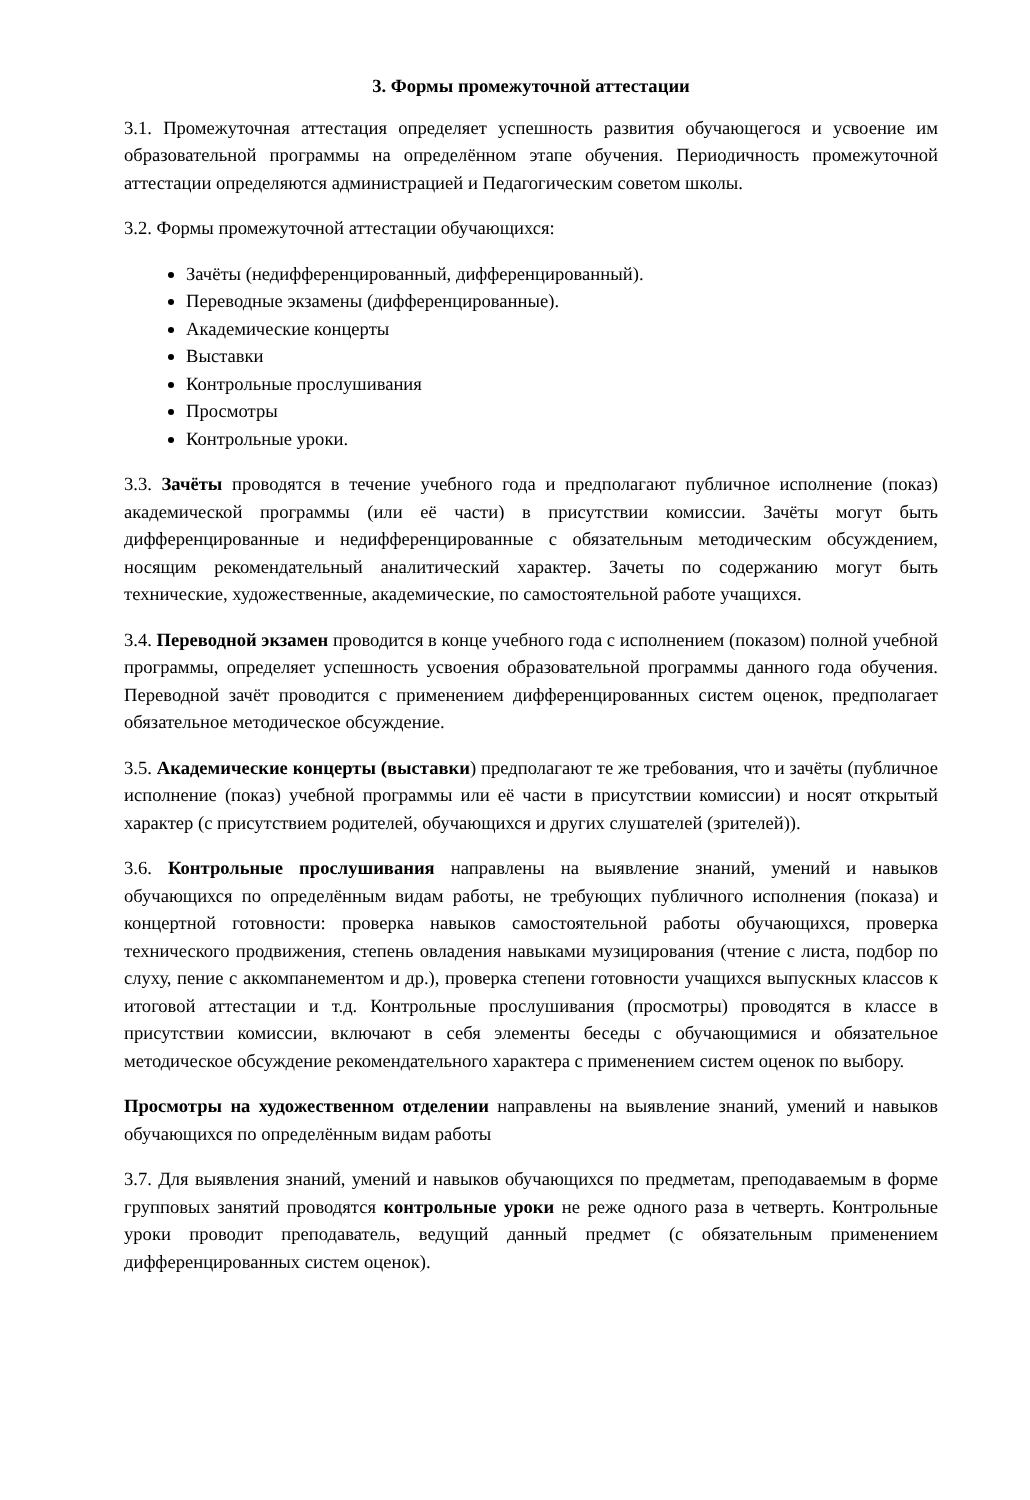3. Формы промежуточной аттестации
3.1. Промежуточная аттестация определяет успешность развития обучающегося и усвоение им образовательной программы на определённом этапе обучения. Периодичность промежуточной аттестации определяются администрацией и Педагогическим советом школы.
3.2. Формы промежуточной аттестации обучающихся:
Зачёты (недифференцированный, дифференцированный).
Переводные экзамены (дифференцированные).
Академические концерты
Выставки
Контрольные прослушивания
Просмотры
Контрольные уроки.
3.3. Зачёты проводятся в течение учебного года и предполагают публичное исполнение (показ) академической программы (или её части) в присутствии комиссии. Зачёты могут быть дифференцированные и недифференцированные с обязательным методическим обсуждением, носящим рекомендательный аналитический характер. Зачеты по содержанию могут быть технические, художественные, академические, по самостоятельной работе учащихся.
3.4. Переводной экзамен проводится в конце учебного года с исполнением (показом) полной учебной программы, определяет успешность усвоения образовательной программы данного года обучения. Переводной зачёт проводится с применением дифференцированных систем оценок, предполагает обязательное методическое обсуждение.
3.5. Академические концерты (выставки) предполагают те же требования, что и зачёты (публичное исполнение (показ) учебной программы или её части в присутствии комиссии) и носят открытый характер (с присутствием родителей, обучающихся и других слушателей (зрителей)).
3.6. Контрольные прослушивания направлены на выявление знаний, умений и навыков обучающихся по определённым видам работы, не требующих публичного исполнения (показа) и концертной готовности: проверка навыков самостоятельной работы обучающихся, проверка технического продвижения, степень овладения навыками музицирования (чтение с листа, подбор по слуху, пение с аккомпанементом и др.), проверка степени готовности учащихся выпускных классов к итоговой аттестации и т.д. Контрольные прослушивания (просмотры) проводятся в классе в присутствии комиссии, включают в себя элементы беседы с обучающимися и обязательное методическое обсуждение рекомендательного характера с применением систем оценок по выбору.
Просмотры на художественном отделении направлены на выявление знаний, умений и навыков обучающихся по определённым видам работы
3.7. Для выявления знаний, умений и навыков обучающихся по предметам, преподаваемым в форме групповых занятий проводятся контрольные уроки не реже одного раза в четверть. Контрольные уроки проводит преподаватель, ведущий данный предмет (с обязательным применением дифференцированных систем оценок).